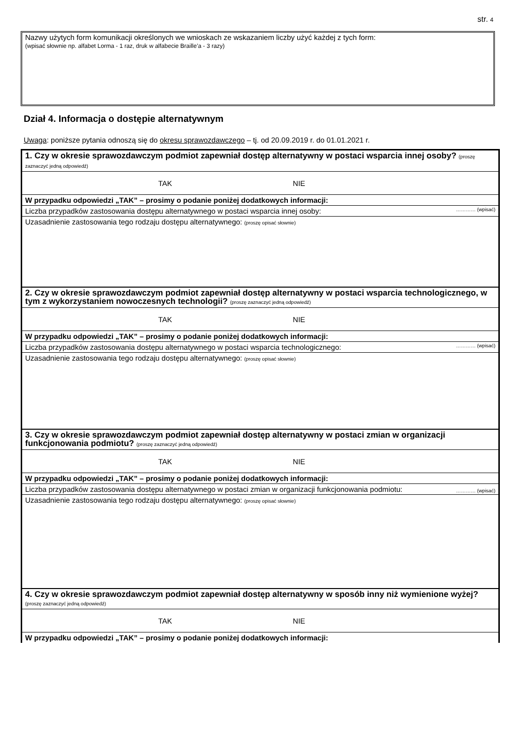str. 4
Nazwy użytych form komunikacji określonych we wnioskach ze wskazaniem liczby użyć każdej z tych form:
(wpisać słownie np. alfabet Lorma - 1 raz, druk w alfabecie Braille’a - 3 razy)
Dział 4. Informacja o dostępie alternatywnym
Uwaga: poniższe pytania odnoszą się do okresu sprawozdawczego – tj. od 20.09.2019 r. do 01.01.2021 r.
| 1. Czy w okresie sprawozdawczym podmiot zapewniał dostęp alternatywny w postaci wsparcia innej osoby? (proszę zaznaczyć jedną odpowiedź) | |
| TAK NIE | |
| W przypadku odpowiedzi „TAK” – prosimy o podanie poniżej dodatkowych informacji: | |
| Liczba przypadków zastosowania dostępu alternatywnego w postaci wsparcia innej osoby: | ………… (wpisać) |
| Uzasadnienie zastosowania tego rodzaju dostępu alternatywnego: (proszę opisać słownie) | |
| 2. Czy w okresie sprawozdawczym podmiot zapewniał dostęp alternatywny w postaci wsparcia technologicznego, w tym z wykorzystaniem nowoczesnych technologii? (proszę zaznaczyć jedną odpowiedź) | |
| TAK NIE | |
| W przypadku odpowiedzi „TAK” – prosimy o podanie poniżej dodatkowych informacji: | |
| Liczba przypadków zastosowania dostępu alternatywnego w postaci wsparcia technologicznego: | ………… (wpisać) |
| Uzasadnienie zastosowania tego rodzaju dostępu alternatywnego: (proszę opisać słownie) | |
| 3. Czy w okresie sprawozdawczym podmiot zapewniał dostęp alternatywny w postaci zmian w organizacji funkcjonowania podmiotu? (proszę zaznaczyć jedną odpowiedź) | |
| TAK NIE | |
| W przypadku odpowiedzi „TAK” – prosimy o podanie poniżej dodatkowych informacji: | |
| Liczba przypadków zastosowania dostępu alternatywnego w postaci zmian w organizacji funkcjonowania podmiotu: | ………… (wpisać) |
| Uzasadnienie zastosowania tego rodzaju dostępu alternatywnego: (proszę opisać słownie) | |
| 4. Czy w okresie sprawozdawczym podmiot zapewniał dostęp alternatywny w sposób inny niż wymienione wyżej? (proszę zaznaczyć jedną odpowiedź) | |
| TAK NIE | |
| W przypadku odpowiedzi „TAK” – prosimy o podanie poniżej dodatkowych informacji: | |